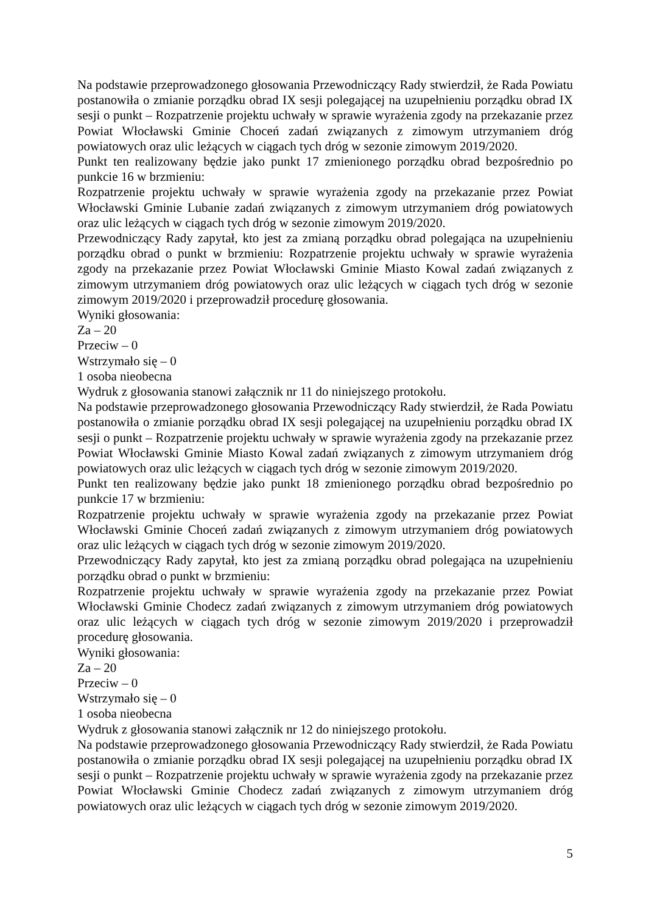Na podstawie przeprowadzonego głosowania Przewodniczący Rady stwierdził, że Rada Powiatu postanowiła o zmianie porządku obrad IX sesji polegającej na uzupełnieniu porządku obrad IX sesji o punkt – Rozpatrzenie projektu uchwały w sprawie wyrażenia zgody na przekazanie przez Powiat Włocławski Gminie Choceń zadań związanych z zimowym utrzymaniem dróg powiatowych oraz ulic leżących w ciągach tych dróg w sezonie zimowym 2019/2020.
Punkt ten realizowany będzie jako punkt 17 zmienionego porządku obrad bezpośrednio po punkcie 16 w brzmieniu:
Rozpatrzenie projektu uchwały w sprawie wyrażenia zgody na przekazanie przez Powiat Włocławski Gminie Lubanie zadań związanych z zimowym utrzymaniem dróg powiatowych oraz ulic leżących w ciągach tych dróg w sezonie zimowym 2019/2020.
Przewodniczący Rady zapytał, kto jest za zmianą porządku obrad polegająca na uzupełnieniu porządku obrad o punkt w brzmieniu: Rozpatrzenie projektu uchwały w sprawie wyrażenia zgody na przekazanie przez Powiat Włocławski Gminie Miasto Kowal zadań związanych z zimowym utrzymaniem dróg powiatowych oraz ulic leżących w ciągach tych dróg w sezonie zimowym 2019/2020 i przeprowadził procedurę głosowania.
Wyniki głosowania:
Za – 20
Przeciw – 0
Wstrzymało się – 0
1 osoba nieobecna
Wydruk z głosowania stanowi załącznik nr 11 do niniejszego protokołu.
Na podstawie przeprowadzonego głosowania Przewodniczący Rady stwierdził, że Rada Powiatu postanowiła o zmianie porządku obrad IX sesji polegającej na uzupełnieniu porządku obrad IX sesji o punkt – Rozpatrzenie projektu uchwały w sprawie wyrażenia zgody na przekazanie przez Powiat Włocławski Gminie Miasto Kowal zadań związanych z zimowym utrzymaniem dróg powiatowych oraz ulic leżących w ciągach tych dróg w sezonie zimowym 2019/2020.
Punkt ten realizowany będzie jako punkt 18 zmienionego porządku obrad bezpośrednio po punkcie 17 w brzmieniu:
Rozpatrzenie projektu uchwały w sprawie wyrażenia zgody na przekazanie przez Powiat Włocławski Gminie Choceń zadań związanych z zimowym utrzymaniem dróg powiatowych oraz ulic leżących w ciągach tych dróg w sezonie zimowym 2019/2020.
Przewodniczący Rady zapytał, kto jest za zmianą porządku obrad polegająca na uzupełnieniu porządku obrad o punkt w brzmieniu:
Rozpatrzenie projektu uchwały w sprawie wyrażenia zgody na przekazanie przez Powiat Włocławski Gminie Chodecz zadań związanych z zimowym utrzymaniem dróg powiatowych oraz ulic leżących w ciągach tych dróg w sezonie zimowym 2019/2020 i przeprowadził procedurę głosowania.
Wyniki głosowania:
Za – 20
Przeciw – 0
Wstrzymało się – 0
1 osoba nieobecna
Wydruk z głosowania stanowi załącznik nr 12 do niniejszego protokołu.
Na podstawie przeprowadzonego głosowania Przewodniczący Rady stwierdził, że Rada Powiatu postanowiła o zmianie porządku obrad IX sesji polegającej na uzupełnieniu porządku obrad IX sesji o punkt – Rozpatrzenie projektu uchwały w sprawie wyrażenia zgody na przekazanie przez Powiat Włocławski Gminie Chodecz zadań związanych z zimowym utrzymaniem dróg powiatowych oraz ulic leżących w ciągach tych dróg w sezonie zimowym 2019/2020.
5